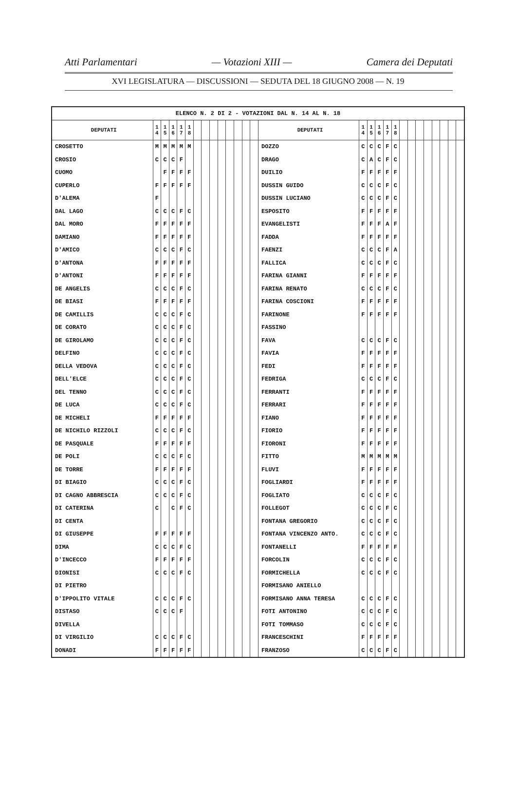Atti Parlamentari — Votazioni XIII — Camera dei Deputati
XVI LEGISLATURA — DISCUSSIONI — SEDUTA DEL 18 GIUGNO 2008 — N. 19
ELENCO N. 2 DI 2 - VOTAZIONI DAL N. 14 AL N. 18
| DEPUTATI | 1 4 | 1 5 | 1 6 | 1 7 | 1 8 | | | | | | | | |
| --- | --- | --- | --- | --- | --- | --- | --- | --- | --- | --- | --- | --- | --- |
| CROSETTO | M | M | M | M | M | | | | | | | | |
| CROSIO | C | C | C | F | | | | | | | | | |
| CUOMO | | F | F | F | F | | | | | | | | |
| CUPERLO | F | F | F | F | F | | | | | | | | |
| D'ALEMA | F | | | | | | | | | | | | |
| DAL LAGO | C | C | C | F | C | | | | | | | | |
| DAL MORO | F | F | F | F | F | | | | | | | | |
| DAMIANO | F | F | F | F | F | | | | | | | | |
| D'AMICO | C | C | C | F | C | | | | | | | | |
| D'ANTONA | F | F | F | F | F | | | | | | | | |
| D'ANTONI | F | F | F | F | F | | | | | | | | |
| DE ANGELIS | C | C | C | F | C | | | | | | | | |
| DE BIASI | F | F | F | F | F | | | | | | | | |
| DE CAMILLIS | C | C | C | F | C | | | | | | | | |
| DE CORATO | C | C | C | F | C | | | | | | | | |
| DE GIROLAMO | C | C | C | F | C | | | | | | | | |
| DELFINO | C | C | C | F | C | | | | | | | | |
| DELLA VEDOVA | C | C | C | F | C | | | | | | | | |
| DELL'ELCE | C | C | C | F | C | | | | | | | | |
| DEL TENNO | C | C | C | F | C | | | | | | | | |
| DE LUCA | C | C | C | F | C | | | | | | | | |
| DE MICHELI | F | F | F | F | F | | | | | | | | |
| DE NICHILO RIZZOLI | C | C | C | F | C | | | | | | | | |
| DE PASQUALE | F | F | F | F | F | | | | | | | | |
| DE POLI | C | C | C | F | C | | | | | | | | |
| DE TORRE | F | F | F | F | F | | | | | | | | |
| DI BIAGIO | C | C | C | F | C | | | | | | | | |
| DI CAGNO ABBRESCIA | C | C | C | F | C | | | | | | | | |
| DI CATERINA | C | | C | F | C | | | | | | | | |
| DI CENTA | | | | | | | | | | | | | |
| DI GIUSEPPE | F | F | F | F | F | | | | | | | | |
| DIMA | C | C | C | F | C | | | | | | | | |
| D'INCECCO | F | F | F | F | F | | | | | | | | |
| DIONISI | C | C | C | F | C | | | | | | | | |
| DI PIETRO | | | | | | | | | | | | | |
| D'IPPOLITO VITALE | C | C | C | F | C | | | | | | | | |
| DISTASO | C | C | C | F | | | | | | | | | |
| DIVELLA | | | | | | | | | | | | | |
| DI VIRGILIO | C | C | C | F | C | | | | | | | | |
| DONADI | F | F | F | F | F | | | | | | | | |
| DEPUTATI | 1 4 | 1 5 | 1 6 | 1 7 | 1 8 | | | | | | | | |
| --- | --- | --- | --- | --- | --- | --- | --- | --- | --- | --- | --- | --- | --- |
| DOZZO | C | C | C | F | C | | | | | | | | |
| DRAGO | C | A | C | F | C | | | | | | | | |
| DUILIO | F | F | F | F | F | | | | | | | | |
| DUSSIN GUIDO | C | C | C | F | C | | | | | | | | |
| DUSSIN LUCIANO | C | C | C | F | C | | | | | | | | |
| ESPOSITO | F | F | F | F | F | | | | | | | | |
| EVANGELISTI | F | F | F | A | F | | | | | | | | |
| FADDA | F | F | F | F | F | | | | | | | | |
| FAENZI | C | C | C | F | A | | | | | | | | |
| FALLICA | C | C | C | F | C | | | | | | | | |
| FARINA GIANNI | F | F | F | F | F | | | | | | | | |
| FARINA RENATO | C | C | C | F | C | | | | | | | | |
| FARINA COSCIONI | F | F | F | F | F | | | | | | | | |
| FARINONE | F | F | F | F | F | | | | | | | | |
| FASSINO | | | | | | | | | | | | | |
| FAVA | C | C | C | F | C | | | | | | | | |
| FAVIA | F | F | F | F | F | | | | | | | | |
| FEDI | F | F | F | F | F | | | | | | | | |
| FEDRIGA | C | C | C | F | C | | | | | | | | |
| FERRANTI | F | F | F | F | F | | | | | | | | |
| FERRARI | F | F | F | F | F | | | | | | | | |
| FIANO | F | F | F | F | F | | | | | | | | |
| FIORIO | F | F | F | F | F | | | | | | | | |
| FIORONI | F | F | F | F | F | | | | | | | | |
| FITTO | M | M | M | M | M | | | | | | | | |
| FLUVI | F | F | F | F | F | | | | | | | | |
| FOGLIARDI | F | F | F | F | F | | | | | | | | |
| FOGLIATO | C | C | C | F | C | | | | | | | | |
| FOLLEGOT | C | C | C | F | C | | | | | | | | |
| FONTANA GREGORIO | C | C | C | F | C | | | | | | | | |
| FONTANA VINCENZO ANTO. | C | C | C | F | C | | | | | | | | |
| FONTANELLI | F | F | F | F | F | | | | | | | | |
| FORCOLIN | C | C | C | F | C | | | | | | | | |
| FORMICHELLA | C | C | C | F | C | | | | | | | | |
| FORMISANO ANIELLO | | | | | | | | | | | | | |
| FORMISANO ANNA TERESA | C | C | C | F | C | | | | | | | | |
| FOTI ANTONINO | C | C | C | F | C | | | | | | | | |
| FOTI TOMMASO | C | C | C | F | C | | | | | | | | |
| FRANCESCHINI | F | F | F | F | F | | | | | | | | |
| FRANZOSO | C | C | C | F | C | | | | | | | | |